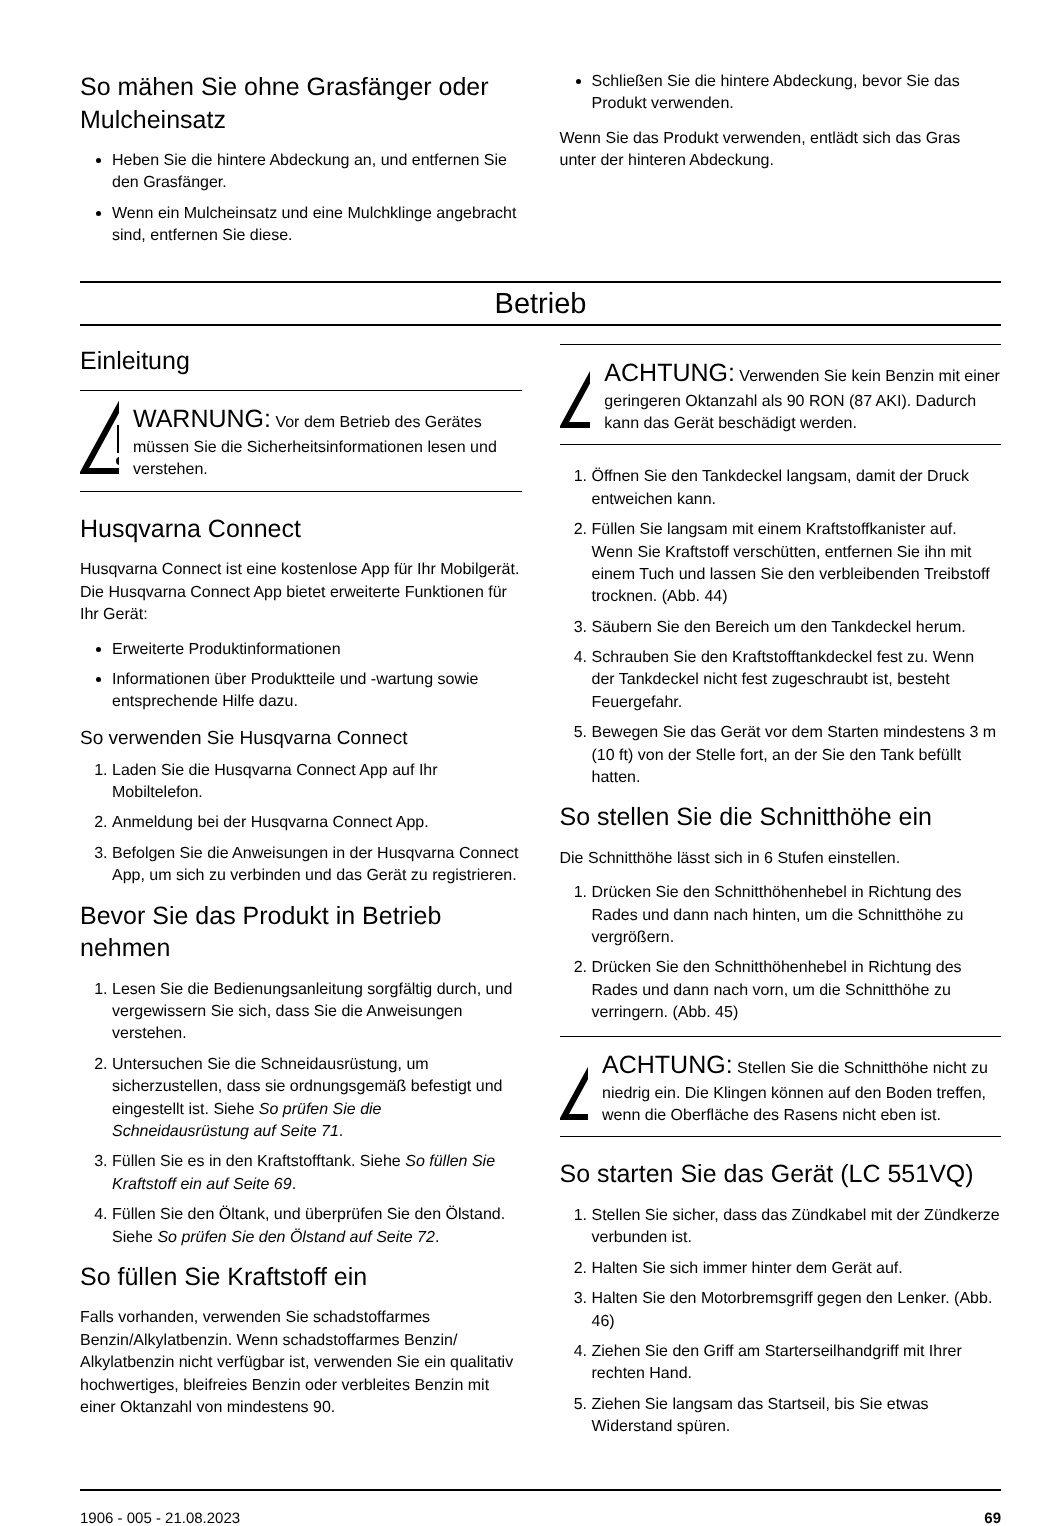So mähen Sie ohne Grasfänger oder Mulcheinsatz
Heben Sie die hintere Abdeckung an, und entfernen Sie den Grasfänger.
Wenn ein Mulcheinsatz und eine Mulchklinge angebracht sind, entfernen Sie diese.
Schließen Sie die hintere Abdeckung, bevor Sie das Produkt verwenden.
Wenn Sie das Produkt verwenden, entlädt sich das Gras unter der hinteren Abdeckung.
Betrieb
Einleitung
WARNUNG: Vor dem Betrieb des Gerätes müssen Sie die Sicherheitsinformationen lesen und verstehen.
Husqvarna Connect
Husqvarna Connect ist eine kostenlose App für Ihr Mobilgerät. Die Husqvarna Connect App bietet erweiterte Funktionen für Ihr Gerät:
Erweiterte Produktinformationen
Informationen über Produktteile und -wartung sowie entsprechende Hilfe dazu.
So verwenden Sie Husqvarna Connect
1. Laden Sie die Husqvarna Connect App auf Ihr Mobiltelefon.
2. Anmeldung bei der Husqvarna Connect App.
3. Befolgen Sie die Anweisungen in der Husqvarna Connect App, um sich zu verbinden und das Gerät zu registrieren.
Bevor Sie das Produkt in Betrieb nehmen
1. Lesen Sie die Bedienungsanleitung sorgfältig durch, und vergewissern Sie sich, dass Sie die Anweisungen verstehen.
2. Untersuchen Sie die Schneidausrüstung, um sicherzustellen, dass sie ordnungsgemäß befestigt und eingestellt ist. Siehe So prüfen Sie die Schneidausrüstung auf Seite 71.
3. Füllen Sie es in den Kraftstofftank. Siehe So füllen Sie Kraftstoff ein auf Seite 69.
4. Füllen Sie den Öltank, und überprüfen Sie den Ölstand. Siehe So prüfen Sie den Ölstand auf Seite 72.
So füllen Sie Kraftstoff ein
Falls vorhanden, verwenden Sie schadstoffarmes Benzin/Alkylatbenzin. Wenn schadstoffarmes Benzin/ Alkylatbenzin nicht verfügbar ist, verwenden Sie ein qualitativ hochwertiges, bleifreies Benzin oder verbleites Benzin mit einer Oktanzahl von mindestens 90.
ACHTUNG: Verwenden Sie kein Benzin mit einer geringeren Oktanzahl als 90 RON (87 AKI). Dadurch kann das Gerät beschädigt werden.
1. Öffnen Sie den Tankdeckel langsam, damit der Druck entweichen kann.
2. Füllen Sie langsam mit einem Kraftstoffkanister auf. Wenn Sie Kraftstoff verschütten, entfernen Sie ihn mit einem Tuch und lassen Sie den verbleibenden Treibstoff trocknen. (Abb. 44)
3. Säubern Sie den Bereich um den Tankdeckel herum.
4. Schrauben Sie den Kraftstofftankdeckel fest zu. Wenn der Tankdeckel nicht fest zugeschraubt ist, besteht Feuergefahr.
5. Bewegen Sie das Gerät vor dem Starten mindestens 3 m (10 ft) von der Stelle fort, an der Sie den Tank befüllt hatten.
So stellen Sie die Schnitthöhe ein
Die Schnitthöhe lässt sich in 6 Stufen einstellen.
1. Drücken Sie den Schnitthöhenhebel in Richtung des Rades und dann nach hinten, um die Schnitthöhe zu vergrößern.
2. Drücken Sie den Schnitthöhenhebel in Richtung des Rades und dann nach vorn, um die Schnitthöhe zu verringern. (Abb. 45)
ACHTUNG: Stellen Sie die Schnitthöhe nicht zu niedrig ein. Die Klingen können auf den Boden treffen, wenn die Oberfläche des Rasens nicht eben ist.
So starten Sie das Gerät (LC 551VQ)
1. Stellen Sie sicher, dass das Zündkabel mit der Zündkerze verbunden ist.
2. Halten Sie sich immer hinter dem Gerät auf.
3. Halten Sie den Motorbremsgriff gegen den Lenker. (Abb. 46)
4. Ziehen Sie den Griff am Starterseilhandgriff mit Ihrer rechten Hand.
5. Ziehen Sie langsam das Startseil, bis Sie etwas Widerstand spüren.
1906 - 005 - 21.08.2023 69